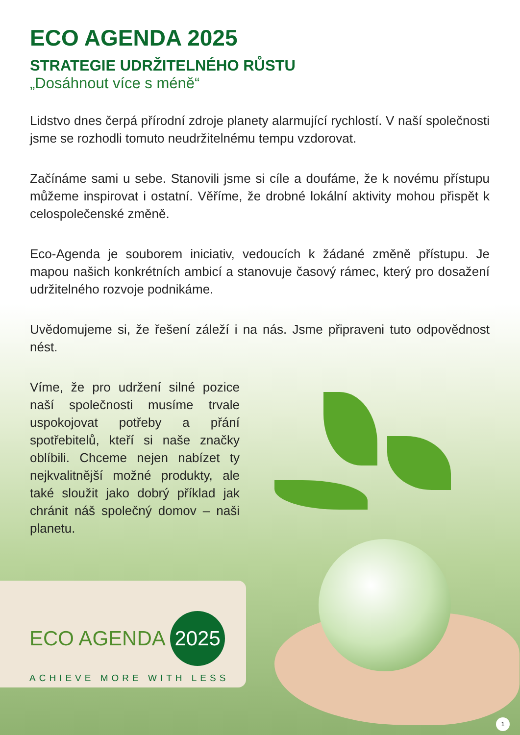ECO AGENDA 2025
STRATEGIE UDRŽITELNÉHO RŮSTU
„Dosáhnout více s méně“
Lidstvo dnes čerpá přírodní zdroje planety alarmující rychlostí. V naší společnosti jsme se rozhodli tomuto neudržitelnému tempu vzdorovat.
Začínáme sami u sebe. Stanovili jsme si cíle a doufáme, že k novému přístupu můžeme inspirovat i ostatní. Věříme, že drobné lokální aktivity mohou přispět k celospolečenské změně.
Eco-Agenda je souborem iniciativ, vedoucích k žádané změně přístupu. Je mapou našich konkrétních ambicí a stanovuje časový rámec, který pro dosažení udržitelného rozvoje podnikáme.
Uvědomujeme si, že řešení záleží i na nás. Jsme připraveni tuto odpovědnost nést.
Víme, že pro udržení silné pozice naší společnosti musíme trvale uspokojovat potřeby a přání spotřebitelů, kteří si naše značky oblíbili. Chceme nejen nabízet ty nejkvalitnější možné produkty, ale také sloužit jako dobrý příklad jak chránit náš společný domov – naši planetu.
ECO AGENDA 2025
ACHIEVE MORE WITH LESS
1